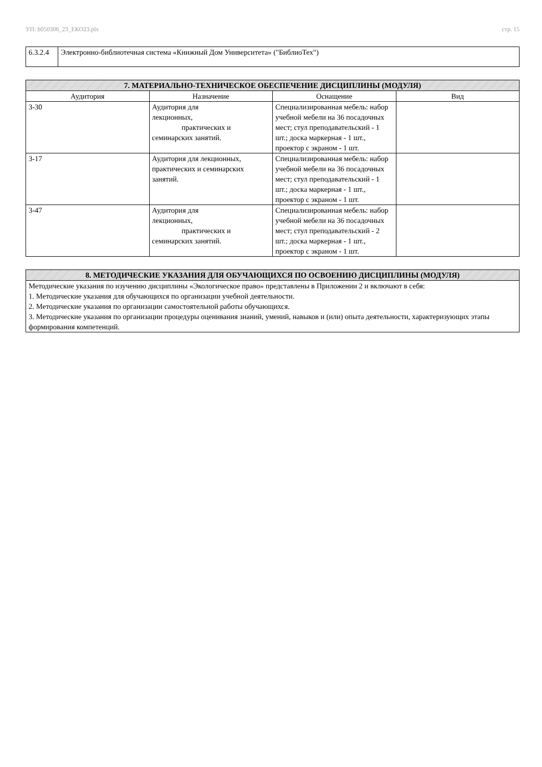УП: b050306_23_ЕКО23.plx стр. 15
| 6.3.2.4 | Электронно-библиотечная система «Книжный Дом Университета» ("БиблиоТех") |
| 7. МАТЕРИАЛЬНО-ТЕХНИЧЕСКОЕ ОБЕСПЕЧЕНИЕ ДИСЦИПЛИНЫ (МОДУЛЯ) | | | |
| Аудитория | Назначение | Оснащение | Вид |
| 3-30 | Аудитория для лекционных, практических и семинарских занятий. | Специализированная мебель: набор учебной мебели на 36 посадочных мест; стул преподавательский - 1 шт.; доска маркерная - 1 шт., проектор с экраном - 1 шт. | |
| 3-17 | Аудитория для лекционных, практических и семинарских занятий. | Специализированная мебель: набор учебной мебели на 36 посадочных мест; стул преподавательский - 1 шт.; доска маркерная - 1 шт., проектор с экраном - 1 шт. | |
| 3-47 | Аудитория для лекционных, практических и семинарских занятий. | Специализированная мебель: набор учебной мебели на 36 посадочных мест; стул преподавательский - 2 шт.; доска маркерная - 1 шт., проектор с экраном - 1 шт. | |
| 8. МЕТОДИЧЕСКИЕ УКАЗАНИЯ ДЛЯ ОБУЧАЮЩИХСЯ ПО ОСВОЕНИЮ ДИСЦИПЛИНЫ (МОДУЛЯ) |
| Методические указания по изучению дисциплины «Экологическое право» представлены в Приложении 2 и включают в себя: 1. Методические указания для обучающихся по организации учебной деятельности. 2. Методические указания по организации самостоятельной работы обучающихся. 3. Методические указания по организации процедуры оценивания знаний, умений, навыков и (или) опыта деятельности, характеризующих этапы формирования компетенций. |